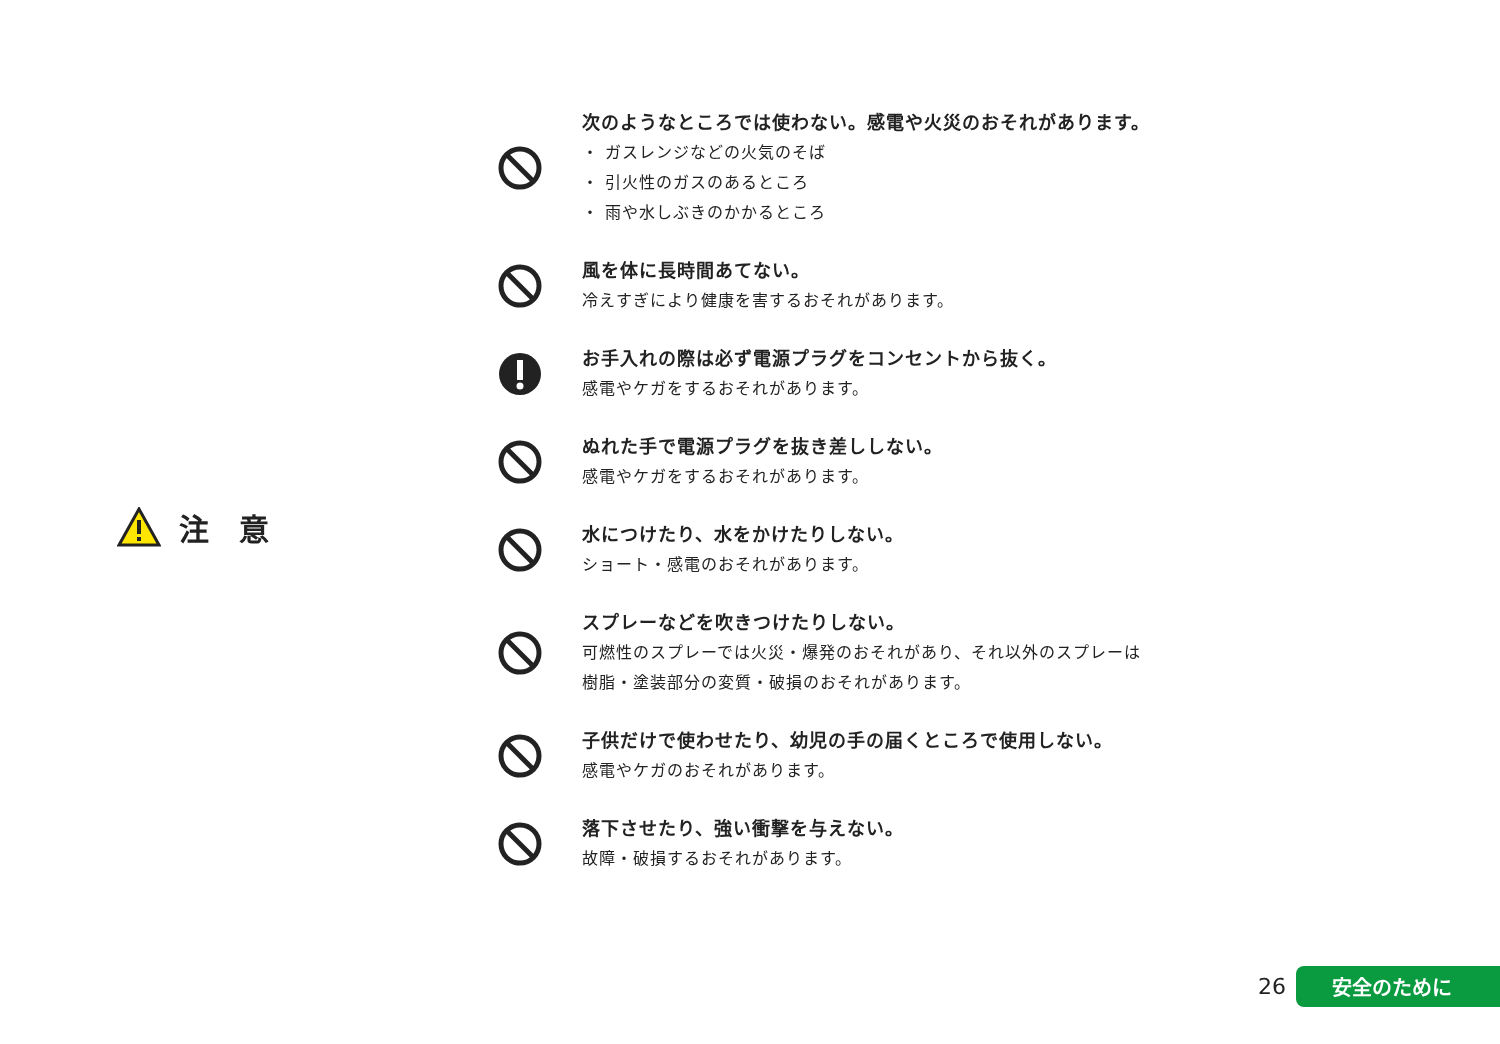注 意
次のようなところでは使わない。感電や火災のおそれがあります。
・ ガスレンジなどの火気のそば
・ 引火性のガスのあるところ
・ 雨や水しぶきのかかるところ
風を体に長時間あてない。
冷えすぎにより健康を害するおそれがあります。
お手入れの際は必ず電源プラグをコンセントから抜く。
感電やケガをするおそれがあります。
ぬれた手で電源プラグを抜き差ししない。
感電やケガをするおそれがあります。
水につけたり、水をかけたりしない。
ショート・感電のおそれがあります。
スプレーなどを吹きつけたりしない。
可燃性のスプレーでは火災・爆発のおそれがあり、それ以外のスプレーは
樹脂・塗装部分の変質・破損のおそれがあります。
子供だけで使わせたり、幼児の手の届くところで使用しない。
感電やケガのおそれがあります。
落下させたり、強い衝撃を与えない。
故障・破損するおそれがあります。
26 安全のために